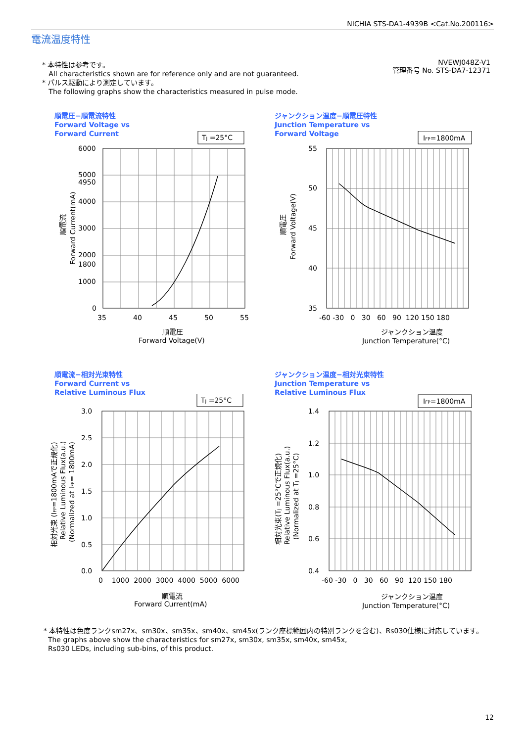NICHIA STS-DA1-4939B <Cat.No.200116>
電流温度特性
* 本特性は参考です。
All characteristics shown are for reference only and are not guaranteed.
* パルス駆動により測定しています。
The following graphs show the characteristics measured in pulse mode.
NVEWJ048Z-V1
管理番号 No. STS-DA7-12371
順電圧−順電流特性
Forward Voltage vs
Forward Current
TJ =25°C
6000
5000
4950
4000
3000
2000
1800
1000
0
35
40
45
50
55
順電圧
Forward Voltage(V)
順電流
Forward Current(mA)
ジャンクション温度−順電圧特性
Junction Temperature vs
Forward Voltage
IFP=1800mA
55
50
45
40
35
-60 -30 0 30 60 90 120 150 180
ジャンクション温度
Junction Temperature(°C)
順電圧
Forward Voltage(V)
順電流−相対光束特性
Forward Current vs
Relative Luminous Flux
TJ =25°C
3.0
2.5
2.0
1.5
1.0
0.5
0.0
0 1000 2000 3000 4000 5000 6000
順電流
Forward Current(mA)
相対光束 (IFP=1800mAで正規化)
Relative Luminous Flux(a.u.)
(Normalized at IFP= 1800mA)
ジャンクション温度−相対光束特性
Junction Temperature vs
Relative Luminous Flux
IFP=1800mA
1.4
1.2
1.0
0.8
0.6
0.4
-60 -30 0 30 60 90 120 150 180
ジャンクション温度
Junction Temperature(°C)
相対光束(TJ =25°Cで正規化)
Relative Luminous Flux(a.u.)
(Normalized at TJ =25°C)
* 本特性は色度ランクsm27x、sm30x、sm35x、sm40x、sm45x(ランク座標範囲内の特別ランクを含む)、Rs030仕様に対応しています。
The graphs above show the characteristics for sm27x, sm30x, sm35x, sm40x, sm45x,
Rs030 LEDs, including sub-bins, of this product.
12